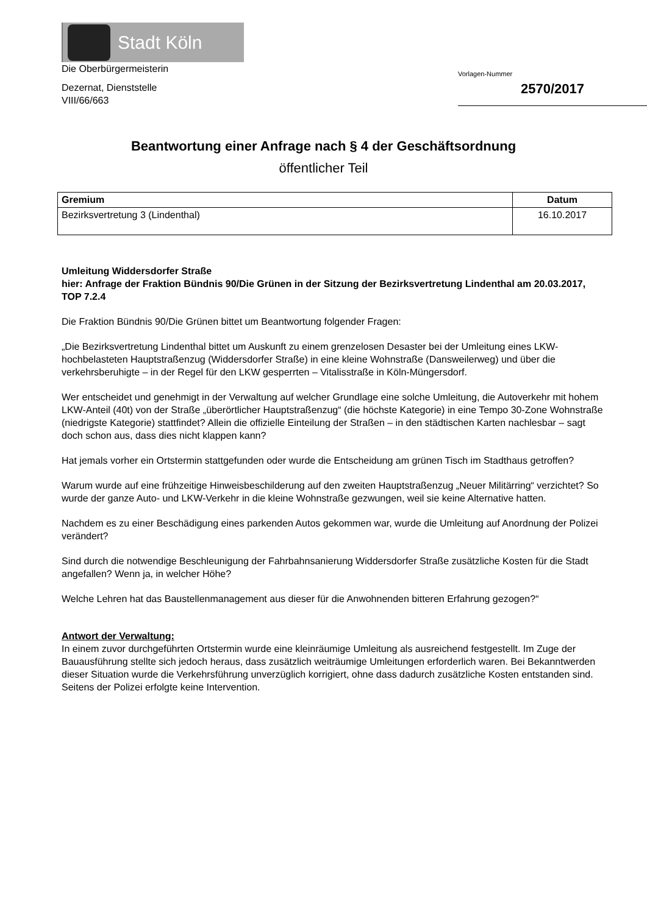Stadt Köln
Die Oberbürgermeisterin
Dezernat, Dienststelle
VIII/66/663
Vorlagen-Nummer
2570/2017
Beantwortung einer Anfrage nach § 4 der Geschäftsordnung
öffentlicher Teil
| Gremium | Datum |
| --- | --- |
| Bezirksvertretung 3 (Lindenthal) | 16.10.2017 |
Umleitung Widdersdorfer Straße
hier: Anfrage der Fraktion Bündnis 90/Die Grünen in der Sitzung der Bezirksvertretung Lindenthal am 20.03.2017, TOP 7.2.4
Die Fraktion Bündnis 90/Die Grünen bittet um Beantwortung folgender Fragen:
„Die Bezirksvertretung Lindenthal bittet um Auskunft zu einem grenzelosen Desaster bei der Umleitung eines LKW-hochbelasteten Hauptstraßenzug (Widdersdorfer Straße) in eine kleine Wohnstraße (Dansweilerweg) und über die verkehrsberuhigte – in der Regel für den LKW gesperrten – Vitalisstraße in Köln-Müngersdorf.
Wer entscheidet und genehmigt in der Verwaltung auf welcher Grundlage eine solche Umleitung, die Autoverkehr mit hohem LKW-Anteil (40t) von der Straße „überörtlicher Hauptstraßenzug“ (die höchste Kategorie) in eine Tempo 30-Zone Wohnstraße (niedrigste Kategorie) stattfindet? Allein die offizielle Einteilung der Straßen – in den städtischen Karten nachlesbar – sagt doch schon aus, dass dies nicht klappen kann?
Hat jemals vorher ein Ortstermin stattgefunden oder wurde die Entscheidung am grünen Tisch im Stadthaus getroffen?
Warum wurde auf eine frühzeitige Hinweisbeschilderung auf den zweiten Hauptstraßenzug „Neuer Militärring“ verzichtet? So wurde der ganze Auto- und LKW-Verkehr in die kleine Wohnstraße gezwungen, weil sie keine Alternative hatten.
Nachdem es zu einer Beschädigung eines parkenden Autos gekommen war, wurde die Umleitung auf Anordnung der Polizei verändert?
Sind durch die notwendige Beschleunigung der Fahrbahnsanierung Widdersdorfer Straße zusätzliche Kosten für die Stadt angefallen? Wenn ja, in welcher Höhe?
Welche Lehren hat das Baustellenmanagement aus dieser für die Anwohnenden bitteren Erfahrung gezogen?“
Antwort der Verwaltung:
In einem zuvor durchgeführten Ortstermin wurde eine kleinräumige Umleitung als ausreichend festgestellt. Im Zuge der Bauausführung stellte sich jedoch heraus, dass zusätzlich weiträumige Umleitungen erforderlich waren. Bei Bekanntwerden dieser Situation wurde die Verkehrsführung unverzüglich korrigiert, ohne dass dadurch zusätzliche Kosten entstanden sind. Seitens der Polizei erfolgte keine Intervention.